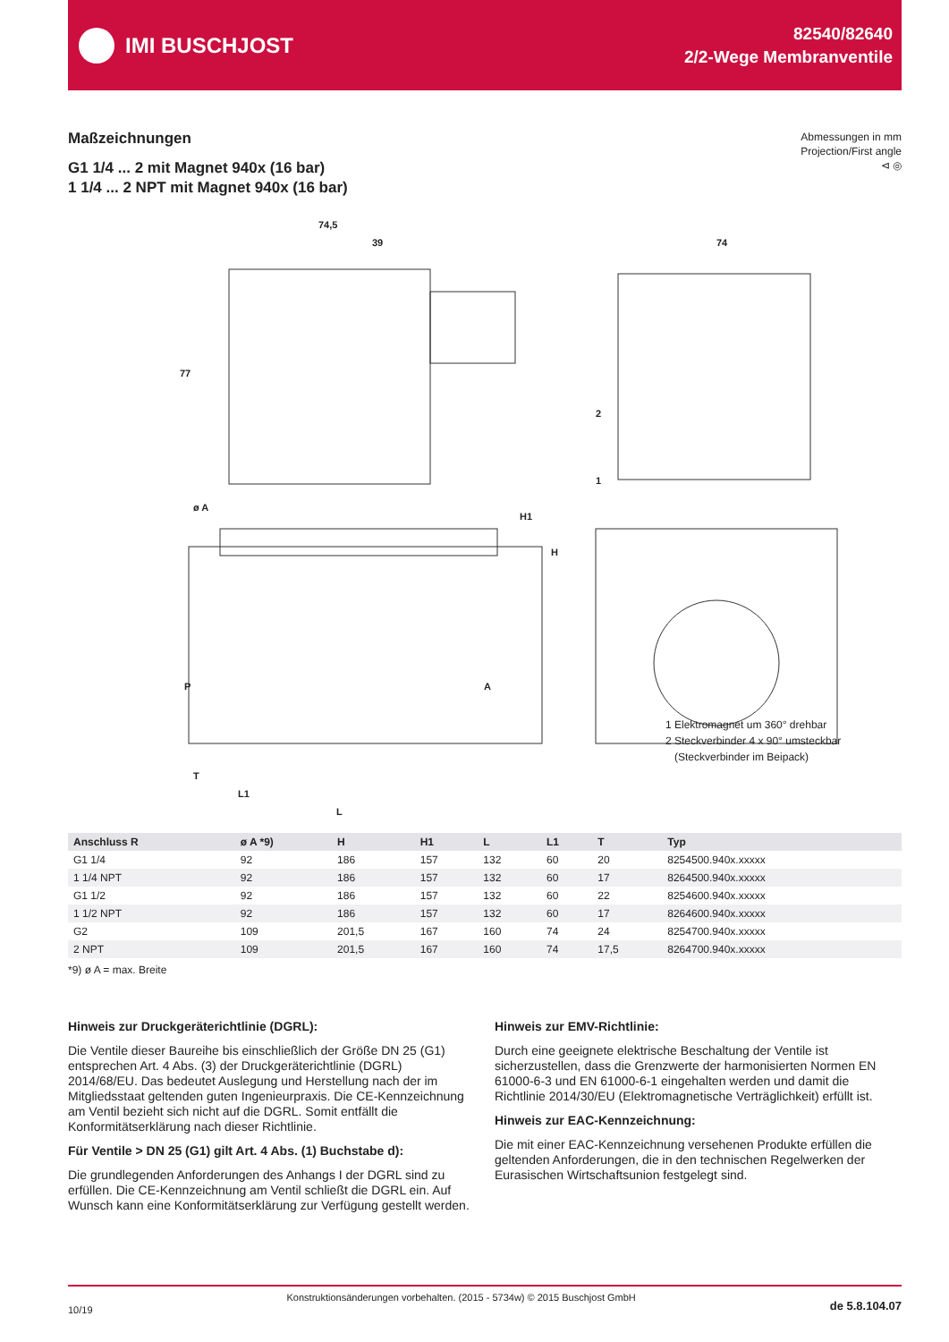IMI BUSCHJOST
82540/82640
2/2-Wege Membranventile
Maßzeichnungen
G1 1/4 ... 2 mit Magnet 940x (16 bar)
1 1/4 ... 2 NPT mit Magnet 940x (16 bar)
Abmessungen in mm
Projection/First angle
⊲ ◎
74,5
39
74
P
A
T
L1
L
ø A
H1
H
77
2
1
1 Elektromagnet um 360° drehbar
2 Steckverbinder 4 x 90° umsteckbar
(Steckverbinder im Beipack)
| Anschluss R | ø A *9) | H | H1 | L | L1 | T | Typ |
| --- | --- | --- | --- | --- | --- | --- | --- |
| G1 1/4 | 92 | 186 | 157 | 132 | 60 | 20 | 8254500.940x.xxxxx |
| 1 1/4 NPT | 92 | 186 | 157 | 132 | 60 | 17 | 8264500.940x.xxxxx |
| G1 1/2 | 92 | 186 | 157 | 132 | 60 | 22 | 8254600.940x.xxxxx |
| 1 1/2 NPT | 92 | 186 | 157 | 132 | 60 | 17 | 8264600.940x.xxxxx |
| G2 | 109 | 201,5 | 167 | 160 | 74 | 24 | 8254700.940x.xxxxx |
| 2 NPT | 109 | 201,5 | 167 | 160 | 74 | 17,5 | 8264700.940x.xxxxx |
*9) ø A = max. Breite
Hinweis zur Druckgeräterichtlinie (DGRL):
Die Ventile dieser Baureihe bis einschließlich der Größe DN 25 (G1) entsprechen Art. 4 Abs. (3) der Druckgeräterichtlinie (DGRL) 2014/68/EU. Das bedeutet Auslegung und Herstellung nach der im Mitgliedsstaat geltenden guten Ingenieurpraxis. Die CE-Kennzeichnung am Ventil bezieht sich nicht auf die DGRL. Somit entfällt die Konformitätserklärung nach dieser Richtlinie.
Für Ventile > DN 25 (G1) gilt Art. 4 Abs. (1) Buchstabe d):
Die grundlegenden Anforderungen des Anhangs I der DGRL sind zu erfüllen. Die CE-Kennzeichnung am Ventil schließt die DGRL ein. Auf Wunsch kann eine Konformitätserklärung zur Verfügung gestellt werden.
Hinweis zur EMV-Richtlinie:
Durch eine geeignete elektrische Beschaltung der Ventile ist sicherzustellen, dass die Grenzwerte der harmonisierten Normen EN 61000-6-3 und EN 61000-6-1 eingehalten werden und damit die Richtlinie 2014/30/EU (Elektromagnetische Verträglichkeit) erfüllt ist.
Hinweis zur EAC-Kennzeichnung:
Die mit einer EAC-Kennzeichnung versehenen Produkte erfüllen die geltenden Anforderungen, die in den technischen Regelwerken der Eurasischen Wirtschaftsunion festgelegt sind.
10/19 Konstruktionsänderungen vorbehalten. (2015 - 5734w) © 2015 Buschjost GmbH de 5.8.104.07